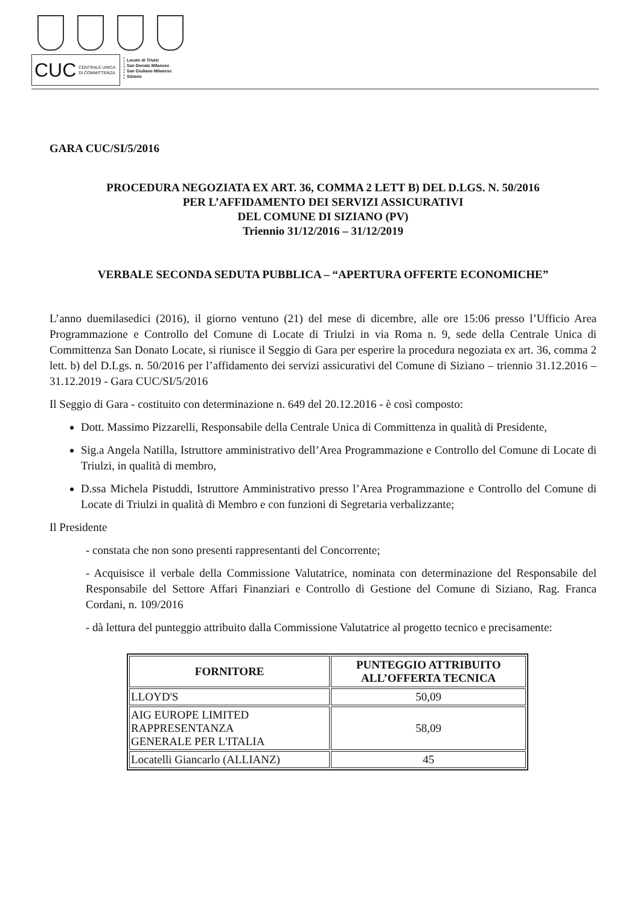CUC CENTRALE UNICA
DI COMMITTENZA
Locate di Triulzi
San Donato Milanese
San Giuliano Milanese
Siziano
GARA CUC/SI/5/2016
PROCEDURA NEGOZIATA EX ART. 36, COMMA 2 LETT B) DEL D.LGS. N. 50/2016
PER L’AFFIDAMENTO DEI SERVIZI ASSICURATIVI
DEL COMUNE DI SIZIANO (PV)
Triennio 31/12/2016 – 31/12/2019
VERBALE SECONDA SEDUTA PUBBLICA – “APERTURA OFFERTE ECONOMICHE”
L’anno duemilasedici (2016), il giorno ventuno (21) del mese di dicembre, alle ore 15:06 presso l’Ufficio Area Programmazione e Controllo del Comune di Locate di Triulzi in via Roma n. 9, sede della Centrale Unica di Committenza San Donato Locate, si riunisce il Seggio di Gara per esperire la procedura negoziata ex art. 36, comma 2 lett. b) del D.Lgs. n. 50/2016 per l’affidamento dei servizi assicurativi del Comune di Siziano – triennio 31.12.2016 – 31.12.2019 - Gara CUC/SI/5/2016
Il Seggio di Gara - costituito con determinazione n. 649 del 20.12.2016 - è così composto:
Dott. Massimo Pizzarelli, Responsabile della Centrale Unica di Committenza in qualità di Presidente,
Sig.a Angela Natilla, Istruttore amministrativo dell’Area Programmazione e Controllo del Comune di Locate di Triulzi, in qualità di membro,
D.ssa Michela Pistuddi, Istruttore Amministrativo presso l’Area Programmazione e Controllo del Comune di Locate di Triulzi in qualità di Membro e con funzioni di Segretaria verbalizzante;
Il Presidente
- constata che non sono presenti rappresentanti del Concorrente;
- Acquisisce il verbale della Commissione Valutatrice, nominata con determinazione del Responsabile del Responsabile del Settore Affari Finanziari e Controllo di Gestione del Comune di Siziano, Rag. Franca Cordani, n. 109/2016
- dà lettura del punteggio attribuito dalla Commissione Valutatrice al progetto tecnico e precisamente:
| FORNITORE | PUNTEGGIO ATTRIBUITO ALL’OFFERTA TECNICA |
| --- | --- |
| LLOYD'S | 50,09 |
| AIG EUROPE LIMITED RAPPRESENTANZA GENERALE PER L'ITALIA | 58,09 |
| Locatelli Giancarlo (ALLIANZ) | 45 |